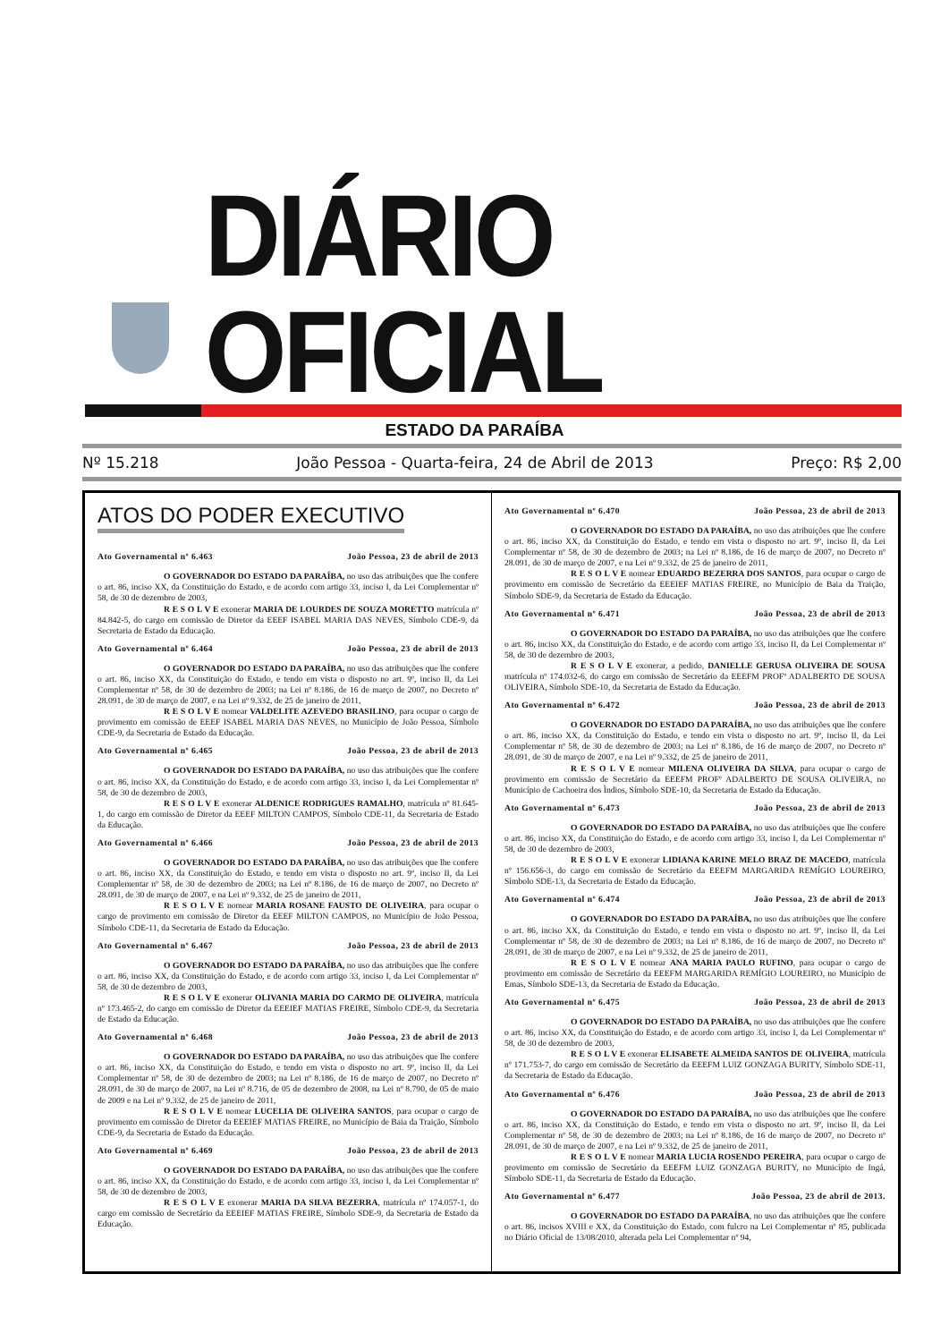DIÁRIO OFICIAL
ESTADO DA PARAÍBA
Nº 15.218 João Pessoa - Quarta-feira, 24 de Abril de 2013 Preço: R$ 2,00
ATOS DO PODER EXECUTIVO
Ato Governamental nº 6.463 João Pessoa, 23 de abril de 2013
O GOVERNADOR DO ESTADO DA PARAÍBA, no uso das atribuições que lhe confere o art. 86, inciso XX, da Constituição do Estado, e de acordo com artigo 33, inciso I, da Lei Complementar nº 58, de 30 de dezembro de 2003,
R E S O L V E exonerar MARIA DE LOURDES DE SOUZA MORETTO matrícula nº 84.842-5, do cargo em comissão de Diretor da EEEF ISABEL MARIA DAS NEVES, Símbolo CDE-9, da Secretaria de Estado da Educação.
Ato Governamental nº 6.464 João Pessoa, 23 de abril de 2013
O GOVERNADOR DO ESTADO DA PARAÍBA, no uso das atribuições que lhe confere o art. 86, inciso XX, da Constituição do Estado, e tendo em vista o disposto no art. 9º, inciso II, da Lei Complementar nº 58, de 30 de dezembro de 2003; na Lei nº 8.186, de 16 de março de 2007, no Decreto nº 28.091, de 30 de março de 2007, e na Lei nº 9.332, de 25 de janeiro de 2011,
R E S O L V E nomear VALDELITE AZEVEDO BRASILINO, para ocupar o cargo de provimento em comissão de EEEF ISABEL MARIA DAS NEVES, no Município de João Pessoa, Símbolo CDE-9, da Secretaria de Estado da Educação.
Ato Governamental nº 6.465 João Pessoa, 23 de abril de 2013
O GOVERNADOR DO ESTADO DA PARAÍBA, no uso das atribuições que lhe confere o art. 86, inciso XX, da Constituição do Estado, e de acordo com artigo 33, inciso I, da Lei Complementar nº 58, de 30 de dezembro de 2003,
R E S O L V E exonerar ALDENICE RODRIGUES RAMALHO, matrícula nº 81.645-1, do cargo em comissão de Diretor da EEEF MILTON CAMPOS, Símbolo CDE-11, da Secretaria de Estado da Educação.
Ato Governamental nº 6.466 João Pessoa, 23 de abril de 2013
O GOVERNADOR DO ESTADO DA PARAÍBA, no uso das atribuições que lhe confere o art. 86, inciso XX, da Constituição do Estado, e tendo em vista o disposto no art. 9º, inciso II, da Lei Complementar nº 58, de 30 de dezembro de 2003; na Lei nº 8.186, de 16 de março de 2007, no Decreto nº 28.091, de 30 de março de 2007, e na Lei nº 9.332, de 25 de janeiro de 2011,
R E S O L V E nomear MARIA ROSANE FAUSTO DE OLIVEIRA, para ocupar o cargo de provimento em comissão de Diretor da EEEF MILTON CAMPOS, no Município de João Pessoa, Símbolo CDE-11, da Secretaria de Estado da Educação.
Ato Governamental nº 6.467 João Pessoa, 23 de abril de 2013
O GOVERNADOR DO ESTADO DA PARAÍBA, no uso das atribuições que lhe confere o art. 86, inciso XX, da Constituição do Estado, e de acordo com artigo 33, inciso I, da Lei Complementar nº 58, de 30 de dezembro de 2003,
R E S O L V E exonerar OLIVANIA MARIA DO CARMO DE OLIVEIRA, matrícula nº 173.465-2, do cargo em comissão de Diretor da EEEIEF MATIAS FREIRE, Símbolo CDE-9, da Secretaria de Estado da Educação.
Ato Governamental nº 6.468 João Pessoa, 23 de abril de 2013
O GOVERNADOR DO ESTADO DA PARAÍBA, no uso das atribuições que lhe confere o art. 86, inciso XX, da Constituição do Estado, e tendo em vista o disposto no art. 9º, inciso II, da Lei Complementar nº 58, de 30 de dezembro de 2003; na Lei nº 8.186, de 16 de março de 2007, no Decreto nº 28.091, de 30 de março de 2007, na Lei nº 8.716, de 05 de dezembro de 2008, na Lei nº 8.790, de 05 de maio de 2009 e na Lei nº 9.332, de 25 de janeiro de 2011,
R E S O L V E nomear LUCELIA DE OLIVEIRA SANTOS, para ocupar o cargo de provimento em comissão de Diretor da EEEIEF MATIAS FREIRE, no Município de Baia da Traição, Símbolo CDE-9, da Secretaria de Estado da Educação.
Ato Governamental nº 6.469 João Pessoa, 23 de abril de 2013
O GOVERNADOR DO ESTADO DA PARAÍBA, no uso das atribuições que lhe confere o art. 86, inciso XX, da Constituição do Estado, e de acordo com artigo 33, inciso I, da Lei Complementar nº 58, de 30 de dezembro de 2003,
R E S O L V E exonerar MARIA DA SILVA BEZERRA, matrícula nº 174.057-1, do cargo em comissão de Secretário da EEEIEF MATIAS FREIRE, Símbolo SDE-9, da Secretaria de Estado da Educação.
Ato Governamental nº 6.470 João Pessoa, 23 de abril de 2013
O GOVERNADOR DO ESTADO DA PARAÍBA, no uso das atribuições que lhe confere o art. 86, inciso XX, da Constituição do Estado, e tendo em vista o disposto no art. 9º, inciso II, da Lei Complementar nº 58, de 30 de dezembro de 2003; na Lei nº 8.186, de 16 de março de 2007, no Decreto nº 28.091, de 30 de março de 2007, e na Lei nº 9.332, de 25 de janeiro de 2011,
R E S O L V E nomear EDUARDO BEZERRA DOS SANTOS, para ocupar o cargo de provimento em comissão de Secretário da EEEIEF MATIAS FREIRE, no Município de Baia da Traição, Símbolo SDE-9, da Secretaria de Estado da Educação.
Ato Governamental nº 6.471 João Pessoa, 23 de abril de 2013
O GOVERNADOR DO ESTADO DA PARAÍBA, no uso das atribuições que lhe confere o art. 86, inciso XX, da Constituição do Estado, e de acordo com artigo 33, inciso II, da Lei Complementar nº 58, de 30 de dezembro de 2003,
R E S O L V E exonerar, a pedido, DANIELLE GERUSA OLIVEIRA DE SOUSA matrícula nº 174.032-6, do cargo em comissão de Secretário da EEEFM PROFº ADALBERTO DE SOUSA OLIVEIRA, Símbolo SDE-10, da Secretaria de Estado da Educação.
Ato Governamental nº 6.472 João Pessoa, 23 de abril de 2013
O GOVERNADOR DO ESTADO DA PARAÍBA, no uso das atribuições que lhe confere o art. 86, inciso XX, da Constituição do Estado, e tendo em vista o disposto no art. 9º, inciso II, da Lei Complementar nº 58, de 30 de dezembro de 2003; na Lei nº 8.186, de 16 de março de 2007, no Decreto nº 28.091, de 30 de março de 2007, e na Lei nº 9.332, de 25 de janeiro de 2011,
R E S O L V E nomear MILENA OLIVEIRA DA SILVA, para ocupar o cargo de provimento em comissão de Secretário da EEEFM PROFº ADALBERTO DE SOUSA OLIVEIRA, no Município de Cachoeira dos Ìndios, Símbolo SDE-10, da Secretaria de Estado da Educação.
Ato Governamental nº 6.473 João Pessoa, 23 de abril de 2013
O GOVERNADOR DO ESTADO DA PARAÍBA, no uso das atribuições que lhe confere o art. 86, inciso XX, da Constituição do Estado, e de acordo com artigo 33, inciso I, da Lei Complementar nº 58, de 30 de dezembro de 2003,
R E S O L V E exonerar LIDIANA KARINE MELO BRAZ DE MACEDO, matrícula nº 156.656-3, do cargo em comissão de Secretário da EEEFM MARGARIDA REMÍGIO LOUREIRO, Símbolo SDE-13, da Secretaria de Estado da Educação.
Ato Governamental nº 6.474 João Pessoa, 23 de abril de 2013
O GOVERNADOR DO ESTADO DA PARAÍBA, no uso das atribuições que lhe confere o art. 86, inciso XX, da Constituição do Estado, e tendo em vista o disposto no art. 9º, inciso II, da Lei Complementar nº 58, de 30 de dezembro de 2003; na Lei nº 8.186, de 16 de março de 2007, no Decreto nº 28.091, de 30 de março de 2007, e na Lei nº 9.332, de 25 de janeiro de 2011,
R E S O L V E nomear ANA MARIA PAULO RUFINO, para ocupar o cargo de provimento em comissão de Secretário da EEEFM MARGARIDA REMÍGIO LOUREIRO, no Município de Emas, Símbolo SDE-13, da Secretaria de Estado da Educação.
Ato Governamental nº 6.475 João Pessoa, 23 de abril de 2013
O GOVERNADOR DO ESTADO DA PARAÍBA, no uso das atribuições que lhe confere o art. 86, inciso XX, da Constituição do Estado, e de acordo com artigo 33, inciso I, da Lei Complementar nº 58, de 30 de dezembro de 2003,
R E S O L V E exonerar ELISABETE ALMEIDA SANTOS DE OLIVEIRA, matrícula nº 171.753-7, do cargo em comissão de Secretário da EEEFM LUIZ GONZAGA BURITY, Símbolo SDE-11, da Secretaria de Estado da Educação.
Ato Governamental nº 6.476 João Pessoa, 23 de abril de 2013
O GOVERNADOR DO ESTADO DA PARAÍBA, no uso das atribuições que lhe confere o art. 86, inciso XX, da Constituição do Estado, e tendo em vista o disposto no art. 9º, inciso II, da Lei Complementar nº 58, de 30 de dezembro de 2003; na Lei nº 8.186, de 16 de março de 2007, no Decreto nº 28.091, de 30 de março de 2007, e na Lei nº 9.332, de 25 de janeiro de 2011,
R E S O L V E nomear MARIA LUCIA ROSENDO PEREIRA, para ocupar o cargo de provimento em comissão de Secretário da EEEFM LUIZ GONZAGA BURITY, no Município de Ingá, Símbolo SDE-11, da Secretaria de Estado da Educação.
Ato Governamental nº 6.477 João Pessoa, 23 de abril de 2013.
O GOVERNADOR DO ESTADO DA PARAÍBA, no uso das atribuições que lhe confere o art. 86, incisos XVIII e XX, da Constituição do Estado, com fulcro na Lei Complementar nº 85, publicada no Diário Oficial de 13/08/2010, alterada pela Lei Complementar nº 94,